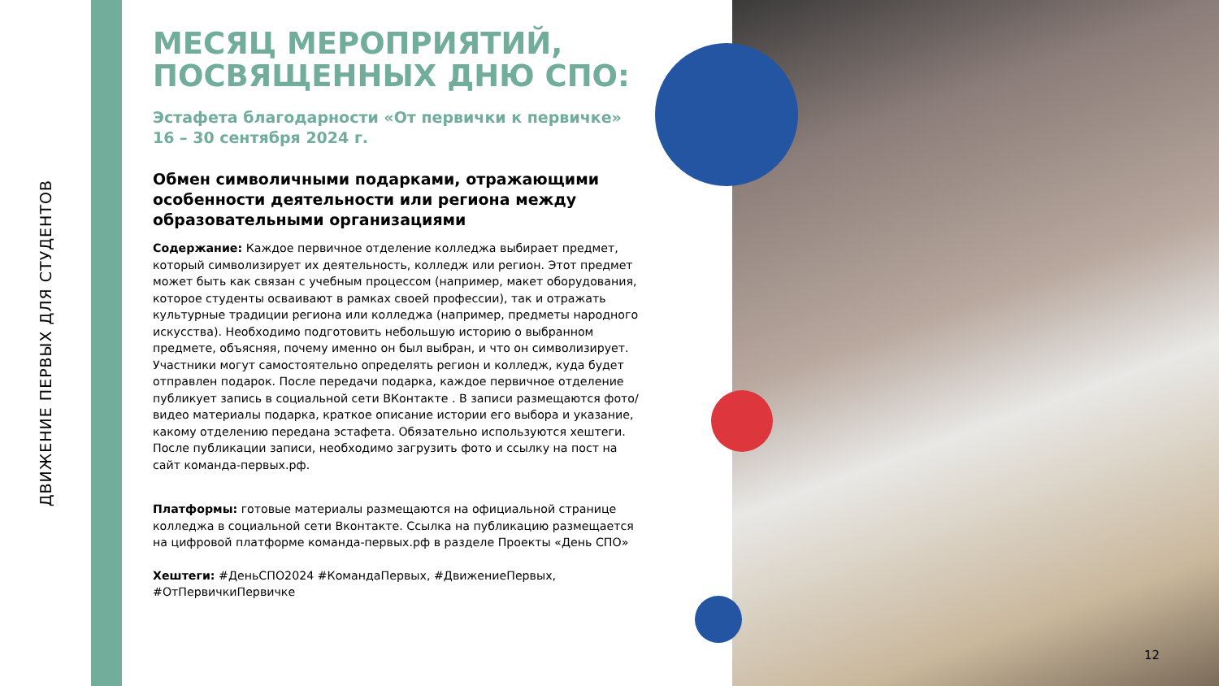ДВИЖЕНИЕ ПЕРВЫХ ДЛЯ СТУДЕНТОВ
МЕСЯЦ МЕРОПРИЯТИЙ, ПОСВЯЩЕННЫХ ДНЮ СПО:
Эстафета благодарности «От первички к первичке»
16 – 30 сентября 2024 г.
Обмен символичными подарками, отражающими особенности деятельности или региона между образовательными организациями
Содержание: Каждое первичное отделение колледжа выбирает предмет, который символизирует их деятельность, колледж или регион. Этот предмет может быть как связан с учебным процессом (например, макет оборудования, которое студенты осваивают в рамках своей профессии), так и отражать культурные традиции региона или колледжа (например, предметы народного искусства). Необходимо подготовить небольшую историю о выбранном предмете, объясняя, почему именно он был выбран, и что он символизирует. Участники могут самостоятельно определять регион и колледж, куда будет отправлен подарок. После передачи подарка, каждое первичное отделение публикует запись в социальной сети ВКонтакте . В записи размещаются фото/видео материалы подарка, краткое описание истории его выбора и указание, какому отделению передана эстафета. Обязательно используются хештеги. После публикации записи, необходимо загрузить фото и ссылку на пост на сайт команда-первых.рф.
Платформы: готовые материалы размещаются на официальной странице колледжа в социальной сети Вконтакте. Ссылка на публикацию размещается на цифровой платформе команда-первых.рф в разделе Проекты «День СПО»
Хештеги: #ДеньСПО2024 #КомандаПервых, #ДвижениеПервых, #ОтПервичкиПервичке
12